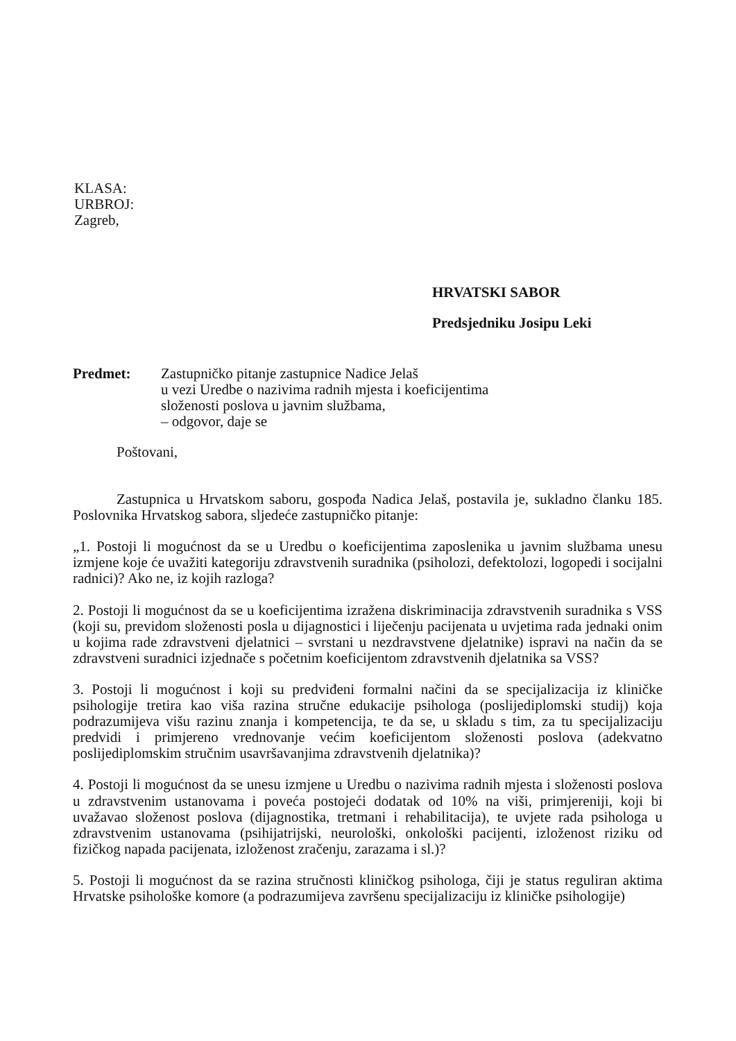KLASA:
URBROJ:
Zagreb,
HRVATSKI SABOR
Predsjedniku Josipu Leki
Predmet: Zastupničko pitanje zastupnice Nadice Jelaš
u vezi Uredbe o nazivima radnih mjesta i koeficijentima
složenosti poslova u javnim službama,
– odgovor, daje se
Poštovani,
Zastupnica u Hrvatskom saboru, gospođa Nadica Jelaš, postavila je, sukladno članku 185. Poslovnika Hrvatskog sabora, sljedeće zastupničko pitanje:
„1. Postoji li mogućnost da se u Uredbu o koeficijentima zaposlenika u javnim službama unesu izmjene koje će uvažiti kategoriju zdravstvenih suradnika (psiholozi, defektolozi, logopedi i socijalni radnici)? Ako ne, iz kojih razloga?
2. Postoji li mogućnost da se u koeficijentima izražena diskriminacija zdravstvenih suradnika s VSS (koji su, previdom složenosti posla u dijagnostici i liječenju pacijenata u uvjetima rada jednaki onim u kojima rade zdravstveni djelatnici – svrstani u nezdravstvene djelatnike) ispravi na način da se zdravstveni suradnici izjednače s početnim koeficijentom zdravstvenih djelatnika sa VSS?
3. Postoji li mogućnost i koji su predviđeni formalni načini da se specijalizacija iz kliničke psihologije tretira kao viša razina stručne edukacije psihologa (poslijediplomski studij) koja podrazumijeva višu razinu znanja i kompetencija, te da se, u skladu s tim, za tu specijalizaciju predvidi i primjereno vrednovanje većim koeficijentom složenosti poslova (adekvatno poslijediplomskim stručnim usavršavanjima zdravstvenih djelatnika)?
4. Postoji li mogućnost da se unesu izmjene u Uredbu o nazivima radnih mjesta i složenosti poslova u zdravstvenim ustanovama i poveća postojeći dodatak od 10% na viši, primjereniji, koji bi uvažavao složenost poslova (dijagnostika, tretmani i rehabilitacija), te uvjete rada psihologa u zdravstvenim ustanovama (psihijatrijski, neurološki, onkološki pacijenti, izloženost riziku od fizičkog napada pacijenata, izloženost zračenju, zarazama i sl.)?
5. Postoji li mogućnost da se razina stručnosti kliničkog psihologa, čiji je status reguliran aktima Hrvatske psihološke komore (a podrazumijeva završenu specijalizaciju iz kliničke psihologije)